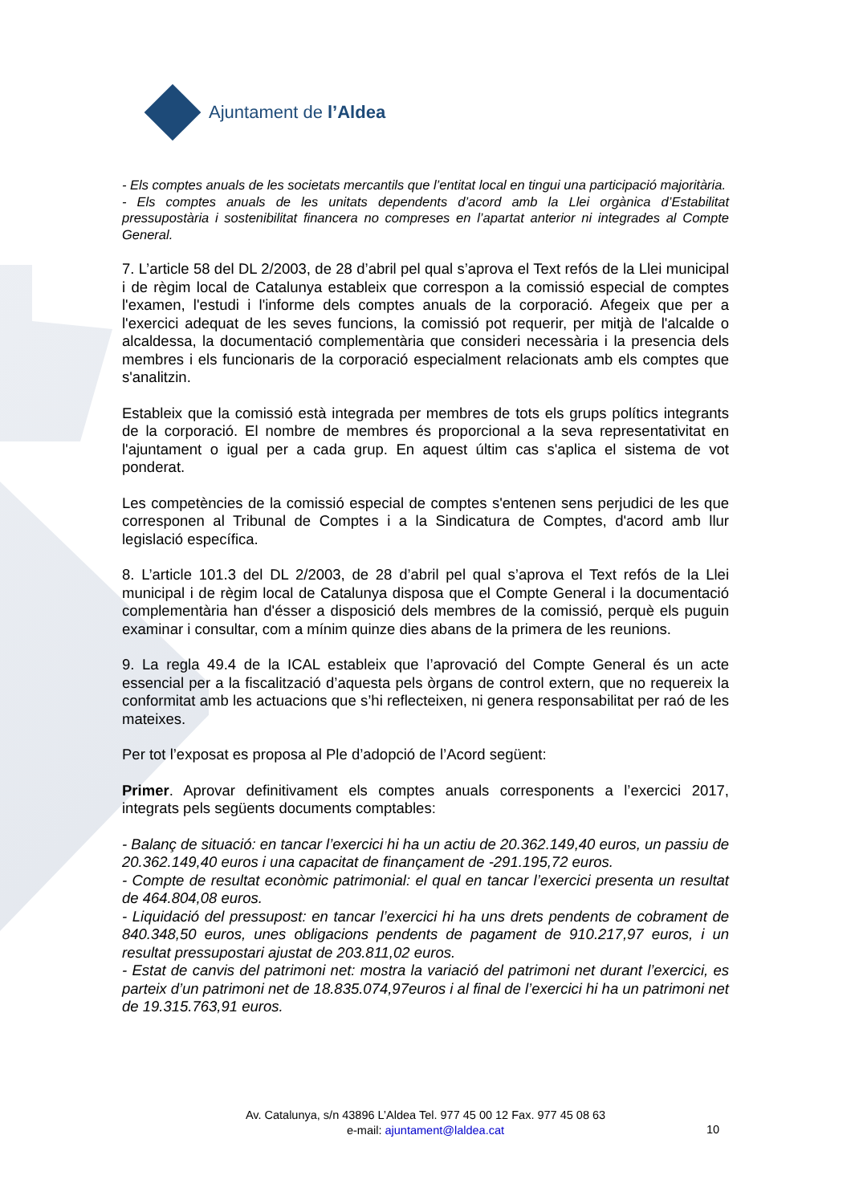Ajuntament de l’Aldea
- Els comptes anuals de les societats mercantils que l’entitat local en tingui una participació majoritària.
- Els comptes anuals de les unitats dependents d’acord amb la Llei orgànica d’Estabilitat pressupostària i sostenibilitat financera no compreses en l’apartat anterior ni integrades al Compte General.
7. L’article 58 del DL 2/2003, de 28 d’abril pel qual s’aprova el Text refós de la Llei municipal i de règim local de Catalunya estableix que correspon a la comissió especial de comptes l'examen, l'estudi i l'informe dels comptes anuals de la corporació. Afegeix que per a l'exercici adequat de les seves funcions, la comissió pot requerir, per mitjà de l'alcalde o alcaldessa, la documentació complementària que consideri necessària i la presencia dels membres i els funcionaris de la corporació especialment relacionats amb els comptes que s'analitzin.
Estableix que la comissió està integrada per membres de tots els grups polítics integrants de la corporació. El nombre de membres és proporcional a la seva representativitat en l'ajuntament o igual per a cada grup. En aquest últim cas s'aplica el sistema de vot ponderat.
Les competències de la comissió especial de comptes s'entenen sens perjudici de les que corresponen al Tribunal de Comptes i a la Sindicatura de Comptes, d'acord amb llur legislació específica.
8. L’article 101.3 del DL 2/2003, de 28 d’abril pel qual s’aprova el Text refós de la Llei municipal i de règim local de Catalunya disposa que el Compte General i la documentació complementària han d'ésser a disposició dels membres de la comissió, perquè els puguin examinar i consultar, com a mínim quinze dies abans de la primera de les reunions.
9. La regla 49.4 de la ICAL estableix que l’aprovació del Compte General és un acte essencial per a la fiscalització d’aquesta pels òrgans de control extern, que no requereix la conformitat amb les actuacions que s’hi reflecteixen, ni genera responsabilitat per raó de les mateixes.
Per tot l’exposat es proposa al Ple d’adopció de l’Acord següent:
Primer. Aprovar definitivament els comptes anuals corresponents a l’exercici 2017, integrats pels següents documents comptables:
- Balanç de situació: en tancar l’exercici hi ha un actiu de 20.362.149,40 euros, un passiu de 20.362.149,40 euros i una capacitat de finançament de -291.195,72 euros.
- Compte de resultat econòmic patrimonial: el qual en tancar l’exercici presenta un resultat de 464.804,08 euros.
- Liquidació del pressupost: en tancar l’exercici hi ha uns drets pendents de cobrament de 840.348,50 euros, unes obligacions pendents de pagament de 910.217,97 euros, i un resultat pressupostari ajustat de 203.811,02 euros.
- Estat de canvis del patrimoni net: mostra la variació del patrimoni net durant l’exercici, es parteix d’un patrimoni net de 18.835.074,97euros i al final de l’exercici hi ha un patrimoni net de 19.315.763,91 euros.
Av. Catalunya, s/n 43896 L’Aldea Tel. 977 45 00 12 Fax. 977 45 08 63
e-mail: ajuntament@laldea.cat
10